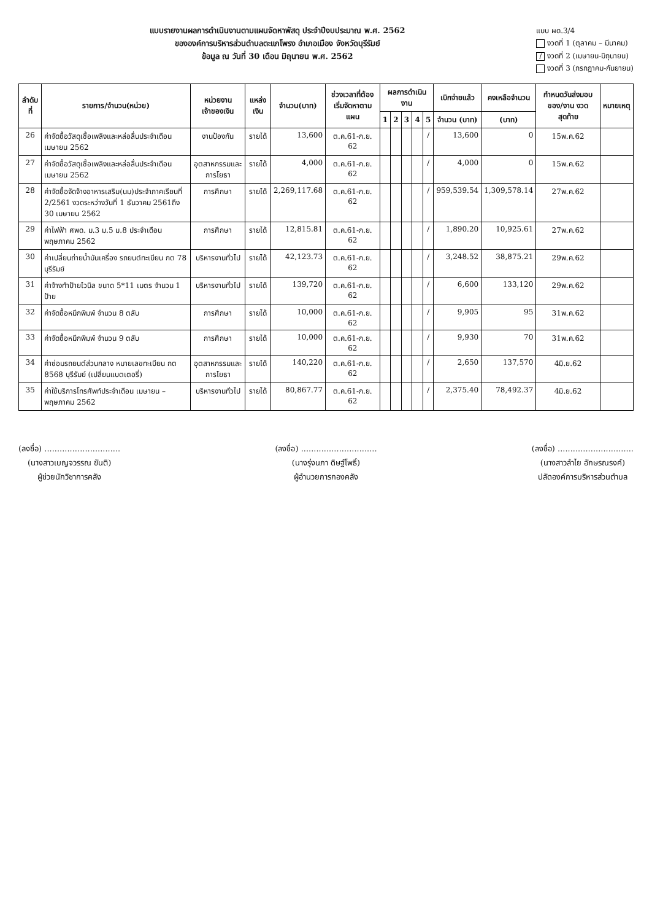แบบรายงานผลการดำเนินงานตามแผนจัดหาพัสดุ ประจำปีงบประมาณ พ.ศ. 2562
ขององค์การบริหารส่วนตำบลตะแกโพรง อำเภอเมือง จังหวัดบุรีรัมย์
ข้อมูล ณ วันที่ 30 เดือน มิถุนายน พ.ศ. 2562
แบบ ผด.3/4
งวดที่ 1 (ตุลาคม – มีนาคม)
/ งวดที่ 2 (เมษายน-มิถุนายน)
งวดที่ 3 (กรกฎาคม-กันยายน)
| ลำดับที่ | รายการ/จำนวน(หน่วย) | หน่วยงานเจ้าของเงิน | แหล่งเงิน | จำนวน(บาท) | ช่วงเวลาที่ต้องเริ่มจัดหาตามแผน | ผลการดำเนินงาน | | | | | เบิกจ่ายแล้ว | คงเหลือจำนวน | กำหนดวันส่งมอบของ/งาน งวดสุดท้าย | หมายเหตุ |
| --- | --- | --- | --- | --- | --- | --- | --- | --- | --- | --- | --- | --- | --- | --- |
| | | | | | | 1 | 2 | 3 | 4 | 5 | จำนวน (บาท) | (บาท) | | |
| 26 | ค่าจัดซื้อวัสดุเชื้อเพลิงและหล่อลื่นประจำเดือน เมษายน 2562 | งานป้องกัน | รายได้ | 13,600 | ต.ค.61-ก.ย. 62 | | | | | / | 13,600 | 0 | 15พ.ค.62 | |
| 27 | ค่าจัดซื้อวัสดุเชื้อเพลิงและหล่อลื่นประจำเดือน เมษายน 2562 | อุตสาหกรรมและการโยธา | รายได้ | 4,000 | ต.ค.61-ก.ย. 62 | | | | | / | 4,000 | 0 | 15พ.ค.62 | |
| 28 | ค่าจัดซื้อจัดจ้างอาหารเสริม(นม)ประจำภาคเรียนที่ 2/2561 งวดระหว่างวันที่ 1 ธันวาคม 2561ถึง 30 เมษายน 2562 | การศึกษา | รายได้ | 2,269,117.68 | ต.ค.61-ก.ย. 62 | | | | | / | 959,539.54 | 1,309,578.14 | 27พ.ค.62 | |
| 29 | ค่าไฟฟ้า ศพด. ม.3 ม.5 ม.8 ประจำเดือนพฤษภาคม 2562 | การศึกษา | รายได้ | 12,815.81 | ต.ค.61-ก.ย. 62 | | | | | / | 1,890.20 | 10,925.61 | 27พ.ค.62 | |
| 30 | ค่าเปลี่ยนถ่ายน้ำมันเครื่อง รถยนต์ทะเบียน กต 78 บุรีรัมย์ | บริหารงานทั่วไป | รายได้ | 42,123.73 | ต.ค.61-ก.ย. 62 | | | | | / | 3,248.52 | 38,875.21 | 29พ.ค.62 | |
| 31 | ค่าจ้างทำป้ายไวนิล ขนาด 5*11 เมตร จำนวน 1 ป้าย | บริหารงานทั่วไป | รายได้ | 139,720 | ต.ค.61-ก.ย. 62 | | | | | / | 6,600 | 133,120 | 29พ.ค.62 | |
| 32 | ค่าจัดซื้อหมึกพิมพ์ จำนวน 8 ตลับ | การศึกษา | รายได้ | 10,000 | ต.ค.61-ก.ย. 62 | | | | | / | 9,905 | 95 | 31พ.ค.62 | |
| 33 | ค่าจัดซื้อหมึกพิมพ์ จำนวน 9 ตลับ | การศึกษา | รายได้ | 10,000 | ต.ค.61-ก.ย. 62 | | | | | / | 9,930 | 70 | 31พ.ค.62 | |
| 34 | ค่าซ่อมรถยนต์ส่วนกลาง หมายเลขทะเบียน กต 8568 บุรีรัมย์ (เปลี่ยนแบตเตอรี่) | อุตสาหกรรมและการโยธา | รายได้ | 140,220 | ต.ค.61-ก.ย. 62 | | | | | / | 2,650 | 137,570 | 4มิ.ย.62 | |
| 35 | ค่าใช้บริการโทรศัพท์ประจำเดือน เมษายน – พฤษภาคม 2562 | บริหารงานทั่วไป | รายได้ | 80,867.77 | ต.ค.61-ก.ย. 62 | | | | | / | 2,375.40 | 78,492.37 | 4มิ.ย.62 | |
(ลงชื่อ) ..............................
(นางสาวเบญจวรรณ ขันติ)
ผู้ช่วยนักวิชาการคลัง
(ลงชื่อ) ..............................
(นางรุ่งนภา ดิษฐ์โพธิ์)
ผู้อำนวยการกองคลัง
(ลงชื่อ) ..............................
(นางสาวลำไย อักษรณรงค์)
ปลัดองค์การบริหารส่วนตำบล